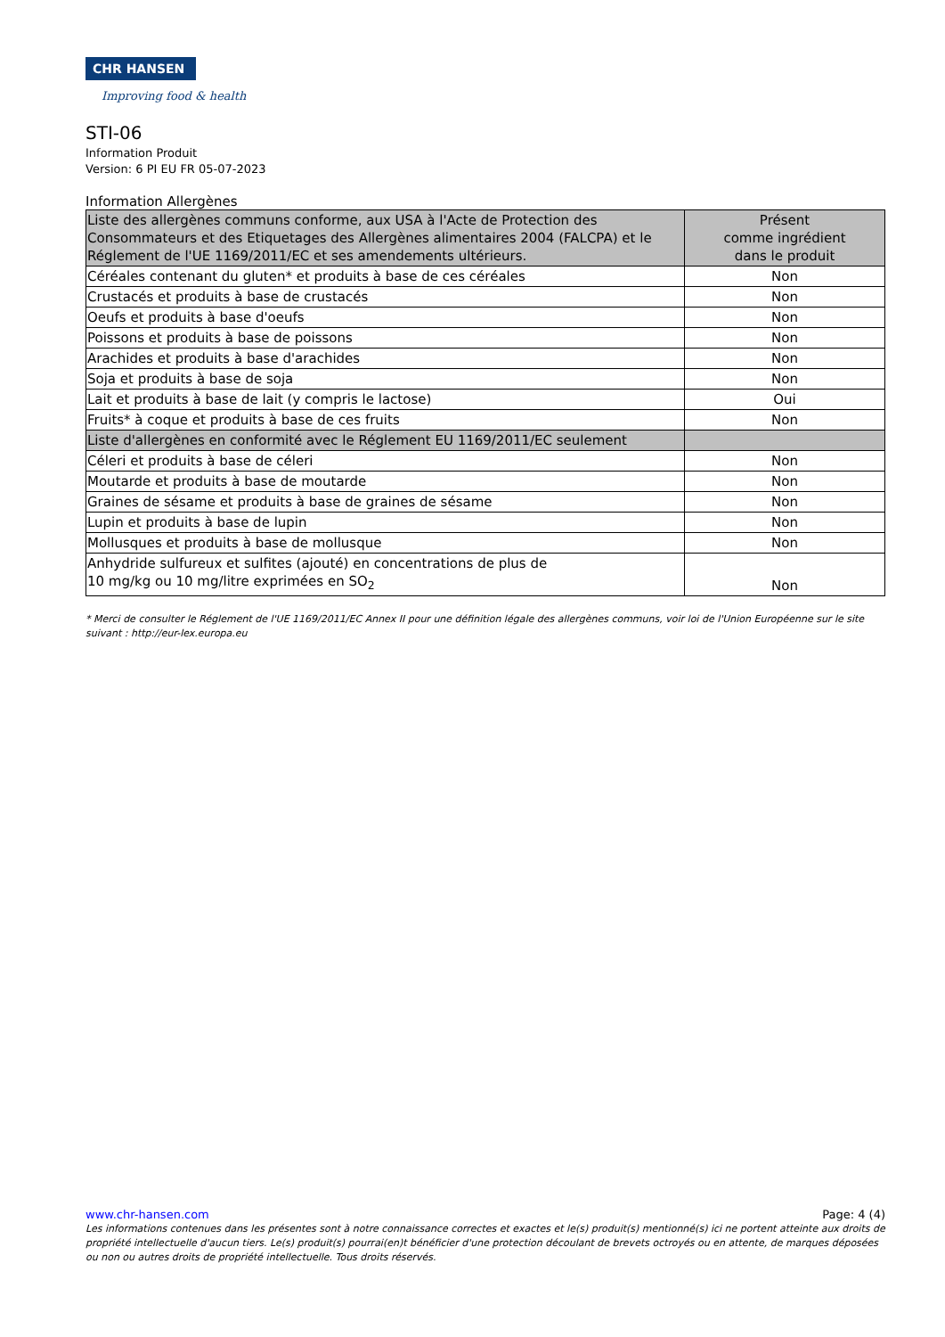CHR HANSEN
Improving food & health
STI-06
Information Produit
Version: 6 PI EU FR 05-07-2023
Information Allergènes
| Liste des allergènes communs conforme, aux USA à l'Acte de Protection des Consommateurs et des Etiquetages des Allergènes alimentaires 2004 (FALCPA) et le Réglement de l'UE 1169/2011/EC et ses amendements ultérieurs. | Présent comme ingrédient dans le produit |
| --- | --- |
| Céréales contenant du gluten* et produits à base de ces céréales | Non |
| Crustacés et produits à base de crustacés | Non |
| Oeufs et produits à base d'oeufs | Non |
| Poissons et produits à base de poissons | Non |
| Arachides et produits à base d'arachides | Non |
| Soja et produits à base de soja | Non |
| Lait et produits à base de lait (y compris le lactose) | Oui |
| Fruits* à coque et produits à base de ces fruits | Non |
| Liste d'allergènes en conformité avec le Réglement EU 1169/2011/EC seulement | |
| Céleri et produits à base de céleri | Non |
| Moutarde et produits à base de moutarde | Non |
| Graines de sésame et produits à base de graines de sésame | Non |
| Lupin et produits à base de lupin | Non |
| Mollusques et produits à base de mollusque | Non |
| Anhydride sulfureux et sulfites (ajouté) en concentrations de plus de 10 mg/kg ou 10 mg/litre exprimées en SO<sub>2</sub> | Non |
* Merci de consulter le Réglement de l'UE 1169/2011/EC Annex II pour une définition légale des allergènes communs, voir loi de l'Union Européenne sur le site suivant : http://eur-lex.europa.eu
www.chr-hansen.com Page: 4 (4)
Les informations contenues dans les présentes sont à notre connaissance correctes et exactes et le(s) produit(s) mentionné(s) ici ne portent atteinte aux droits de propriété intellectuelle d'aucun tiers. Le(s) produit(s) pourrai(en)t bénéficier d'une protection découlant de brevets octroyés ou en attente, de marques déposées ou non ou autres droits de propriété intellectuelle. Tous droits réservés.